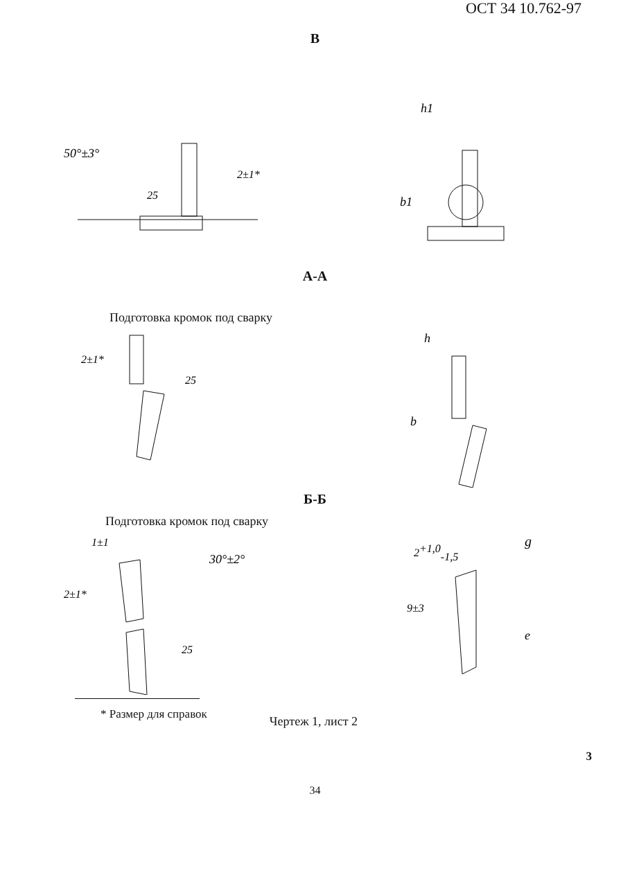ОСТ 34 10.762-97
В
50°±3°
25
2±1*
h1
b1
А-А
Подготовка кромок под сварку
2±1*
25
h
b
Б-Б
Подготовка кромок под сварку
1±1
30°±2°
2±1*
25
2+1,0-1,5
g
9±3
e
* Размер для справок
Чертеж 1, лист 2
3
34